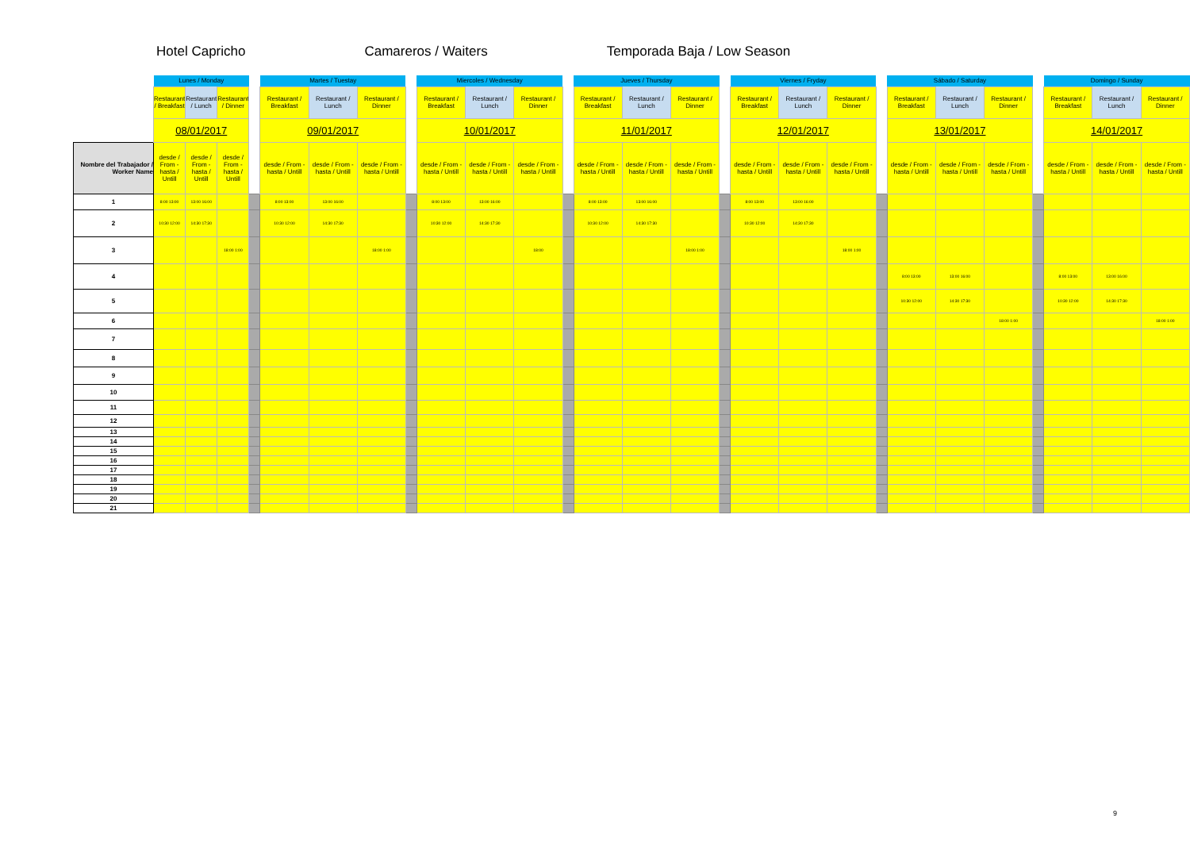Hotel Capricho Camareros / Waiters Temporada Baja / Low Season
| | Lunes / Monday | | | | Martes / Tuestay | | | | Miercoles / Wednesday | | | | Jueves / Thursday | | | | Viernes / Fryday | | | | Sábado / Saturday | | | | Domingo / Sunday | | |
| | Restaurant / Breakfast | Restaurant / Lunch | Restaurant / Dinner | | Restaurant / Breakfast | Restaurant / Lunch | Restaurant / Dinner | | Restaurant / Breakfast | Restaurant / Lunch | Restaurant / Dinner | | Restaurant / Breakfast | Restaurant / Lunch | Restaurant / Dinner | | Restaurant / Breakfast | Restaurant / Lunch | Restaurant / Dinner | | Restaurant / Breakfast | Restaurant / Lunch | Restaurant / Dinner | | Restaurant / Breakfast | Restaurant / Lunch | Restaurant / Dinner |
| | 08/01/2017 | | | | 09/01/2017 | | | | 10/01/2017 | | | | 11/01/2017 | | | | 12/01/2017 | | | | 13/01/2017 | | | | 14/01/2017 | | |
| Nombre del Trabajador / Worker Name | desde / From - hasta / Untill | desde / From - hasta / Untill | desde / From - hasta / Untill | | desde / From - hasta / Untill | desde / From - hasta / Untill | desde / From - hasta / Untill | | desde / From - hasta / Untill | desde / From - hasta / Untill | desde / From - hasta / Untill | | desde / From - hasta / Untill | desde / From - hasta / Untill | desde / From - hasta / Untill | | desde / From - hasta / Untill | desde / From - hasta / Untill | desde / From - hasta / Untill | | desde / From - hasta / Untill | desde / From - hasta / Untill | desde / From - hasta / Untill | | desde / From - hasta / Untill | desde / From - hasta / Untill | desde / From - hasta / Untill |
| 1 | 8:00 13:00 | 13:00 16:00 | | | 8:00 13:00 | 13:00 16:00 | | | 8:00 13:00 | 13:00 16:00 | | | 8:00 13:00 | 13:00 16:00 | | | 8:00 13:00 | 13:00 16:00 | | | | | | | | | |
| 2 | 10:30 12:00 | 14:30 17:30 | | | 10:30 12:00 | 14:30 17:30 | | | 10:30 12:00 | 14:30 17:30 | | | 10:30 12:00 | 14:30 17:30 | | | 10:30 12:00 | 14:30 17:30 | | | | | | | | | |
| 3 | | | 18:00 1:00 | | | | 18:00 1:00 | | | | 18:00 | | | | 18:00 1:00 | | | | 18:00 1:00 | | | | | | | | |
| 4 | | | | | | | | | | | | | | | | | | | | | 8:00 13:00 | 13:00 16:00 | | | 8:00 13:00 | 13:00 16:00 | |
| 5 | | | | | | | | | | | | | | | | | | | | | 10:30 12:00 | 14:30 17:30 | | | 10:30 12:00 | 14:30 17:30 | |
| 6 | | | | | | | | | | | | | | | | | | | | | | | 18:00 1:00 | | | | 18:00 1:00 |
| 7 | | | | | | | | | | | | | | | | | | | | | | | | | | | |
| 8 | | | | | | | | | | | | | | | | | | | | | | | | | | | |
| 9 | | | | | | | | | | | | | | | | | | | | | | | | | | | |
| 10 | | | | | | | | | | | | | | | | | | | | | | | | | | | |
| 11 | | | | | | | | | | | | | | | | | | | | | | | | | | | |
| 12 | | | | | | | | | | | | | | | | | | | | | | | | | | | |
| 13 | | | | | | | | | | | | | | | | | | | | | | | | | | | |
| 14 | | | | | | | | | | | | | | | | | | | | | | | | | | | |
| 15 | | | | | | | | | | | | | | | | | | | | | | | | | | | |
| 16 | | | | | | | | | | | | | | | | | | | | | | | | | | | |
| 17 | | | | | | | | | | | | | | | | | | | | | | | | | | | |
| 18 | | | | | | | | | | | | | | | | | | | | | | | | | | | |
| 19 | | | | | | | | | | | | | | | | | | | | | | | | | | | |
| 20 | | | | | | | | | | | | | | | | | | | | | | | | | | | |
| 21 | | | | | | | | | | | | | | | | | | | | | | | | | | | |
9